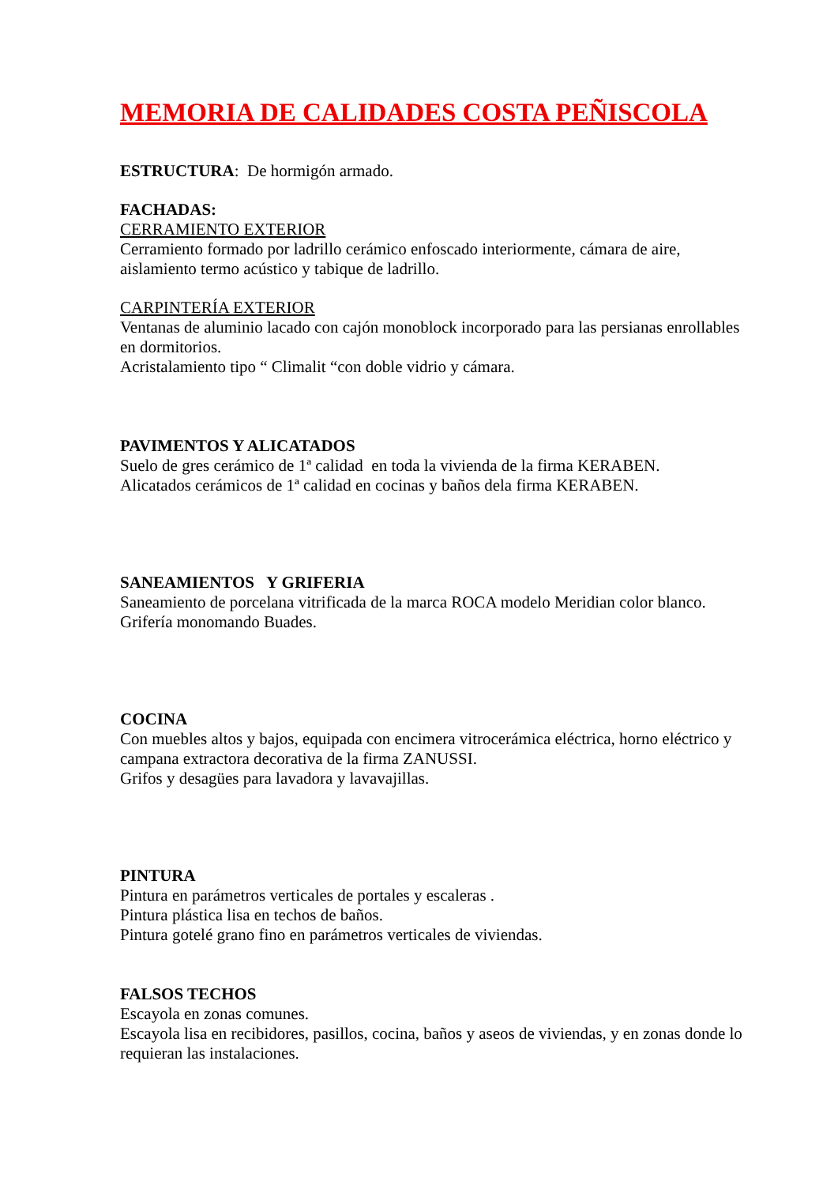MEMORIA DE CALIDADES COSTA PEÑISCOLA
ESTRUCTURA: De hormigón armado.
FACHADAS:
CERRAMIENTO EXTERIOR
Cerramiento formado por ladrillo cerámico enfoscado interiormente, cámara de aire, aislamiento termo acústico y tabique de ladrillo.
CARPINTERÍA EXTERIOR
Ventanas de aluminio lacado con cajón monoblock incorporado para las persianas enrollables en dormitorios.
Acristalamiento tipo “ Climalit “con doble vidrio y cámara.
PAVIMENTOS Y ALICATADOS
Suelo de gres cerámico de 1ª calidad en toda la vivienda de la firma KERABEN.
Alicatados cerámicos de 1ª calidad en cocinas y baños dela firma KERABEN.
SANEAMIENTOS Y GRIFERIA
Saneamiento de porcelana vitrificada de la marca ROCA modelo Meridian color blanco.
Grifería monomando Buades.
COCINA
Con muebles altos y bajos, equipada con encimera vitrocerámica eléctrica, horno eléctrico y campana extractora decorativa de la firma ZANUSSI.
Grifos y desagües para lavadora y lavavajillas.
PINTURA
Pintura en parámetros verticales de portales y escaleras .
Pintura plástica lisa en techos de baños.
Pintura gotelé grano fino en parámetros verticales de viviendas.
FALSOS TECHOS
Escayola en zonas comunes.
Escayola lisa en recibidores, pasillos, cocina, baños y aseos de viviendas, y en zonas donde lo requieran las instalaciones.